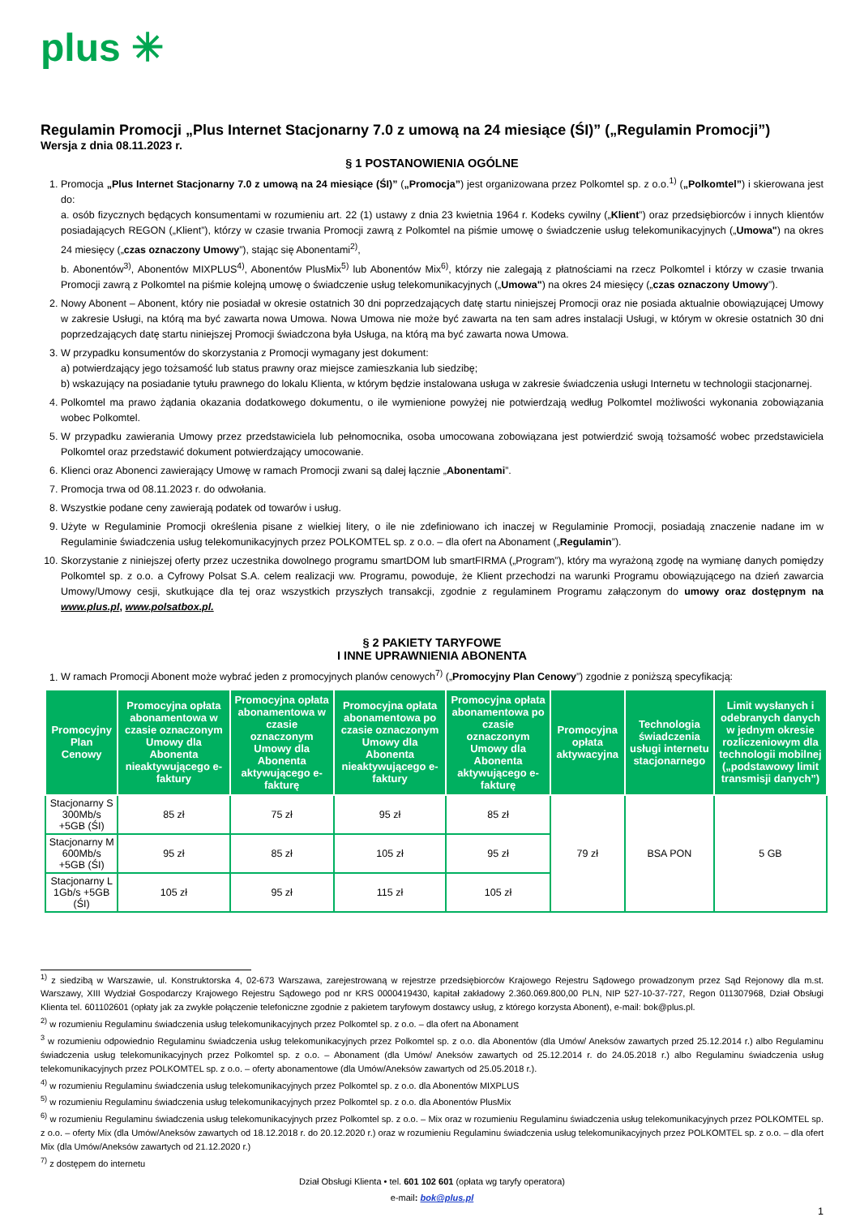plus ✳
Regulamin Promocji „Plus Internet Stacjonarny 7.0 z umową na 24 miesiące (ŚI)” („Regulamin Promocji”)
Wersja z dnia 08.11.2023 r.
§ 1 POSTANOWIENIA OGÓLNE
1. Promocja „Plus Internet Stacjonarny 7.0 z umową na 24 miesiące (ŚI)” („Promocja”) jest organizowana przez Polkomtel sp. z o.o.<sup>1)</sup> („Polkomtel”) i skierowana jest do:
a. osób fizycznych będących konsumentami w rozumieniu art. 22 (1) ustawy z dnia 23 kwietnia 1964 r. Kodeks cywilny („Klient”) oraz przedsiębiorców i innych klientów posiadających REGON („Klient”), którzy w czasie trwania Promocji zawrą z Polkomtel na piśmie umowę o świadczenie usług telekomunikacyjnych („Umowa") na okres 24 miesięcy („czas oznaczony Umowy”), stając się Abonentami<sup>2)</sup>,
b. Abonentów<sup>3)</sup>, Abonentów MIXPLUS<sup>4)</sup>, Abonentów PlusMix<sup>5)</sup> lub Abonentów Mix<sup>6)</sup>, którzy nie zalegają z płatnościami na rzecz Polkomtel i którzy w czasie trwania Promocji zawrą z Polkomtel na piśmie kolejną umowę o świadczenie usług telekomunikacyjnych („Umowa") na okres 24 miesięcy („czas oznaczony Umowy”).
2. Nowy Abonent – Abonent, który nie posiadał w okresie ostatnich 30 dni poprzedzających datę startu niniejszej Promocji oraz nie posiada aktualnie obowiązującej Umowy w zakresie Usługi, na którą ma być zawarta nowa Umowa. Nowa Umowa nie może być zawarta na ten sam adres instalacji Usługi, w którym w okresie ostatnich 30 dni poprzedzających datę startu niniejszej Promocji świadczona była Usługa, na którą ma być zawarta nowa Umowa.
3. W przypadku konsumentów do skorzystania z Promocji wymagany jest dokument:
a) potwierdzający jego tożsamość lub status prawny oraz miejsce zamieszkania lub siedzibę;
b) wskazujący na posiadanie tytułu prawnego do lokalu Klienta, w którym będzie instalowana usługa w zakresie świadczenia usługi Internetu w technologii stacjonarnej.
4. Polkomtel ma prawo żądania okazania dodatkowego dokumentu, o ile wymienione powyżej nie potwierdzają według Polkomtel możliwości wykonania zobowiązania wobec Polkomtel.
5. W przypadku zawierania Umowy przez przedstawiciela lub pełnomocnika, osoba umocowana zobowiązana jest potwierdzić swoją tożsamość wobec przedstawiciela Polkomtel oraz przedstawić dokument potwierdzający umocowanie.
6. Klienci oraz Abonenci zawierający Umowę w ramach Promocji zwani są dalej łącznie „Abonentami”.
7. Promocja trwa od 08.11.2023 r. do odwołania.
8. Wszystkie podane ceny zawierają podatek od towarów i usług.
9. Użyte w Regulaminie Promocji określenia pisane z wielkiej litery, o ile nie zdefiniowano ich inaczej w Regulaminie Promocji, posiadają znaczenie nadane im w Regulaminie świadczenia usług telekomunikacyjnych przez POLKOMTEL sp. z o.o. – dla ofert na Abonament („Regulamin”).
10. Skorzystanie z niniejszej oferty przez uczestnika dowolnego programu smartDOM lub smartFIRMA („Program”), który ma wyrażoną zgodę na wymianę danych pomiędzy Polkomtel sp. z o.o. a Cyfrowy Polsat S.A. celem realizacji ww. Programu, powoduje, że Klient przechodzi na warunki Programu obowiązującego na dzień zawarcia Umowy/Umowy cesji, skutkujące dla tej oraz wszystkich przyszłych transakcji, zgodnie z regulaminem Programu załączonym do umowy oraz dostępnym na www.plus.pl, www.polsatbox.pl.
§ 2 PAKIETY TARYFOWE
I INNE UPRAWNIENIA ABONENTA
1. W ramach Promocji Abonent może wybrać jeden z promocyjnych planów cenowych<sup>7)</sup> („Promocyjny Plan Cenowy”) zgodnie z poniższą specyfikacją:
| Promocyjny Plan Cenowy | Promocyjna opłata abonamentowa w czasie oznaczonym Umowy dla Abonenta nieaktywującego e-faktury | Promocyjna opłata abonamentowa w czasie oznaczonym Umowy dla Abonenta aktywującego e-fakturę | Promocyjna opłata abonamentowa po czasie oznaczonym Umowy dla Abonenta nieaktywującego e-faktury | Promocyjna opłata abonamentowa po czasie oznaczonym Umowy dla Abonenta aktywującego e-fakturę | Promocyjna opłata aktywacyjna | Technologia świadczenia usługi internetu stacjonarnego | Limit wysłanych i odebranych danych w jednym okresie rozliczeniowym dla technologii mobilnej („podstawowy limit transmisji danych”) |
| --- | --- | --- | --- | --- | --- | --- | --- |
| Stacjonarny S 300Mb/s +5GB (ŚI) | 85 zł | 75 zł | 95 zł | 85 zł | 79 zł | BSA PON | 5 GB |
| Stacjonarny M 600Mb/s +5GB (ŚI) | 95 zł | 85 zł | 105 zł | 95 zł | | | |
| Stacjonarny L 1Gb/s +5GB (ŚI) | 105 zł | 95 zł | 115 zł | 105 zł | | | |
<sup>1)</sup> z siedzibą w Warszawie, ul. Konstruktorska 4, 02-673 Warszawa, zarejestrowaną w rejestrze przedsiębiorców Krajowego Rejestru Sądowego prowadzonym przez Sąd Rejonowy dla m.st. Warszawy, XIII Wydział Gospodarczy Krajowego Rejestru Sądowego pod nr KRS 0000419430, kapitał zakładowy 2.360.069.800,00 PLN, NIP 527-10-37-727, Regon 011307968, Dział Obsługi Klienta tel. 601102601 (opłaty jak za zwykłe połączenie telefoniczne zgodnie z pakietem taryfowym dostawcy usług, z którego korzysta Abonent), e-mail: bok@plus.pl.
<sup>2)</sup> w rozumieniu Regulaminu świadczenia usług telekomunikacyjnych przez Polkomtel sp. z o.o. – dla ofert na Abonament
<sup>3</sup> w rozumieniu odpowiednio Regulaminu świadczenia usług telekomunikacyjnych przez Polkomtel sp. z o.o. dla Abonentów (dla Umów/ Aneksów zawartych przed 25.12.2014 r.) albo Regulaminu świadczenia usług telekomunikacyjnych przez Polkomtel sp. z o.o. – Abonament (dla Umów/ Aneksów zawartych od 25.12.2014 r. do 24.05.2018 r.) albo Regulaminu świadczenia usług telekomunikacyjnych przez POLKOMTEL sp. z o.o. – oferty abonamentowe (dla Umów/Aneksów zawartych od 25.05.2018 r.).
<sup>4)</sup> w rozumieniu Regulaminu świadczenia usług telekomunikacyjnych przez Polkomtel sp. z o.o. dla Abonentów MIXPLUS
<sup>5)</sup> w rozumieniu Regulaminu świadczenia usług telekomunikacyjnych przez Polkomtel sp. z o.o. dla Abonentów PlusMix
<sup>6)</sup> w rozumieniu Regulaminu świadczenia usług telekomunikacyjnych przez Polkomtel sp. z o.o. – Mix oraz w rozumieniu Regulaminu świadczenia usług telekomunikacyjnych przez POLKOMTEL sp. z o.o. – oferty Mix (dla Umów/Aneksów zawartych od 18.12.2018 r. do 20.12.2020 r.) oraz w rozumieniu Regulaminu świadczenia usług telekomunikacyjnych przez POLKOMTEL sp. z o.o. – dla ofert Mix (dla Umów/Aneksów zawartych od 21.12.2020 r.)
<sup>7)</sup> z dostępem do internetu
Dział Obsługi Klienta • tel. 601 102 601 (opłata wg taryfy operatora)
e-mail: bok@plus.pl
1